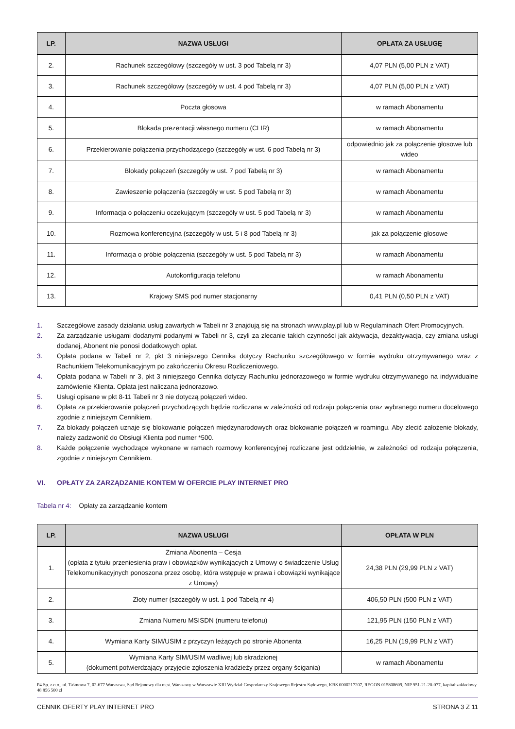| LP. | NAZWA USŁUGI | OPŁATA ZA USŁUGĘ |
| --- | --- | --- |
| 2. | Rachunek szczegółowy (szczegóły w ust. 3 pod Tabelą nr 3) | 4,07 PLN (5,00 PLN z VAT) |
| 3. | Rachunek szczegółowy (szczegóły w ust. 4 pod Tabelą nr 3) | 4,07 PLN (5,00 PLN z VAT) |
| 4. | Poczta głosowa | w ramach Abonamentu |
| 5. | Blokada prezentacji własnego numeru (CLIR) | w ramach Abonamentu |
| 6. | Przekierowanie połączenia przychodzącego (szczegóły w ust. 6 pod Tabelą nr 3) | odpowiednio jak za połączenie głosowe lub wideo |
| 7. | Blokady połączeń (szczegóły w ust. 7 pod Tabelą nr 3) | w ramach Abonamentu |
| 8. | Zawieszenie połączenia (szczegóły w ust. 5 pod Tabelą nr 3) | w ramach Abonamentu |
| 9. | Informacja o połączeniu oczekującym (szczegóły w ust. 5 pod Tabelą nr 3) | w ramach Abonamentu |
| 10. | Rozmowa konferencyjna (szczegóły w ust. 5 i 8 pod Tabelą nr 3) | jak za połączenie głosowe |
| 11. | Informacja o próbie połączenia (szczegóły w ust. 5 pod Tabelą nr 3) | w ramach Abonamentu |
| 12. | Autokonfiguracja telefonu | w ramach Abonamentu |
| 13. | Krajowy SMS pod numer stacjonarny | 0,41 PLN (0,50 PLN z VAT) |
1. Szczegółowe zasady działania usług zawartych w Tabeli nr 3 znajdują się na stronach www.play.pl lub w Regulaminach Ofert Promocyjnych.
2. Za zarządzanie usługami dodanymi podanymi w Tabeli nr 3, czyli za zlecanie takich czynności jak aktywacja, dezaktywacja, czy zmiana usługi dodanej, Abonent nie ponosi dodatkowych opłat.
3. Opłata podana w Tabeli nr 2, pkt 3 niniejszego Cennika dotyczy Rachunku szczegółowego w formie wydruku otrzymywanego wraz z Rachunkiem Telekomunikacyjnym po zakończeniu Okresu Rozliczeniowego.
4. Opłata podana w Tabeli nr 3, pkt 3 niniejszego Cennika dotyczy Rachunku jednorazowego w formie wydruku otrzymywanego na indywidualne zamówienie Klienta. Opłata jest naliczana jednorazowo.
5. Usługi opisane w pkt 8-11 Tabeli nr 3 nie dotyczą połączeń wideo.
6. Opłata za przekierowanie połączeń przychodzących będzie rozliczana w zależności od rodzaju połączenia oraz wybranego numeru docelowego zgodnie z niniejszym Cennikiem.
7. Za blokady połączeń uznaje się blokowanie połączeń międzynarodowych oraz blokowanie połączeń w roamingu. Aby zlecić założenie blokady, należy zadzwonić do Obsługi Klienta pod numer *500.
8. Każde połączenie wychodzące wykonane w ramach rozmowy konferencyjnej rozliczane jest oddzielnie, w zależności od rodzaju połączenia, zgodnie z niniejszym Cennikiem.
VI. OPŁATY ZA ZARZĄDZANIE KONTEM W OFERCIE PLAY INTERNET PRO
Tabela nr 4: Opłaty za zarządzanie kontem
| LP. | NAZWA USŁUGI | OPŁATA W PLN |
| --- | --- | --- |
| 1. | Zmiana Abonenta – Cesja (opłata z tytułu przeniesienia praw i obowiązków wynikających z Umowy o świadczenie Usług Telekomunikacyjnych ponoszona przez osobę, która wstępuje w prawa i obowiązki wynikające z Umowy) | 24,38 PLN (29,99 PLN z VAT) |
| 2. | Złoty numer (szczegóły w ust. 1 pod Tabelą nr 4) | 406,50 PLN (500 PLN z VAT) |
| 3. | Zmiana Numeru MSISDN (numeru telefonu) | 121,95 PLN (150 PLN z VAT) |
| 4. | Wymiana Karty SIM/USIM z przyczyn leżących po stronie Abonenta | 16,25 PLN (19,99 PLN z VAT) |
| 5. | Wymiana Karty SIM/USIM wadliwej lub skradzionej (dokument potwierdzający przyjęcie zgłoszenia kradzieży przez organy ścigania) | w ramach Abonamentu |
P4 Sp. z o.o., ul. Taśmowa 7, 02-677 Warszawa, Sąd Rejonowy dla m.st. Warszawy w Warszawie XIII Wydział Gospodarczy Krajowego Rejestru Sądowego, KRS 0000217207, REGON 015808609, NIP 951-21-20-077, kapitał zakładowy 48 856 500 zł
CENNIK OFERTY PLAY INTERNET PRO STRONA 3 Z 11